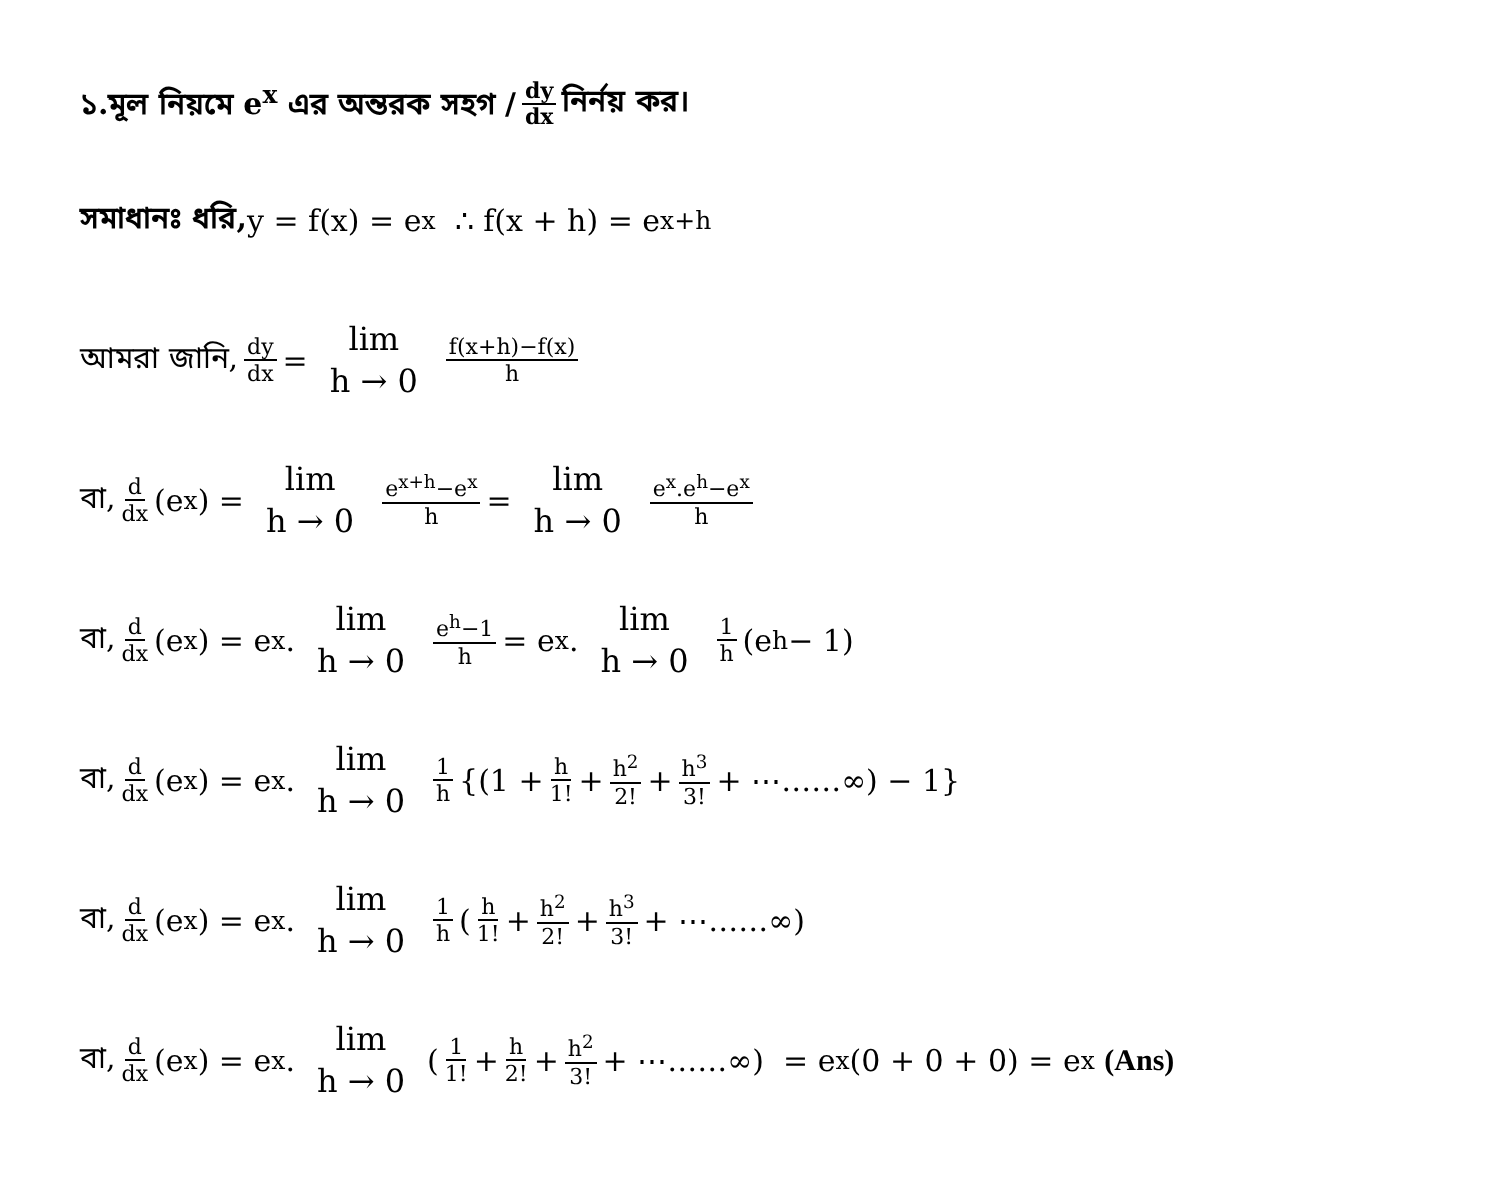১.মূল নিয়মে e<sup>x</sup> এর অন্তরক সহগ / dy dx নির্নয় কর।
সমাধানঃ ধরি, y = f(x) = e<sup>x</sup> ∴ f(x + h) = e<sup>x+h</sup>
আমরা জানি, dy dx = lim h → 0 f(x+h)−f(x) h
বা, d dx (e<sup>x</sup>) = lim h → 0 e<sup>x+h</sup>−e<sup>x</sup> h = lim h → 0 e<sup>x</sup>.e<sup>h</sup>−e<sup>x</sup> h
বা, d dx (e<sup>x</sup>) = e<sup>x</sup>. lim h → 0 e<sup>h</sup>−1 h = e<sup>x</sup>. lim h → 0 1 h (e<sup>h</sup> − 1)
বা, d dx (e<sup>x</sup>) = e<sup>x</sup>. lim h → 0 1 h {(1 + h 1! + h<sup>2</sup> 2! + h<sup>3</sup> 3! + ⋯……∞) − 1}
বা, d dx (e<sup>x</sup>) = e<sup>x</sup>. lim h → 0 1 h (h 1! + h<sup>2</sup> 2! + h<sup>3</sup> 3! + ⋯……∞)
বা, d dx (e<sup>x</sup>) = e<sup>x</sup>. lim h → 0 (1 1! + h 2! + h<sup>2</sup> 3! + ⋯……∞) = e<sup>x</sup>(0 + 0 + 0) = e<sup>x</sup> (Ans)